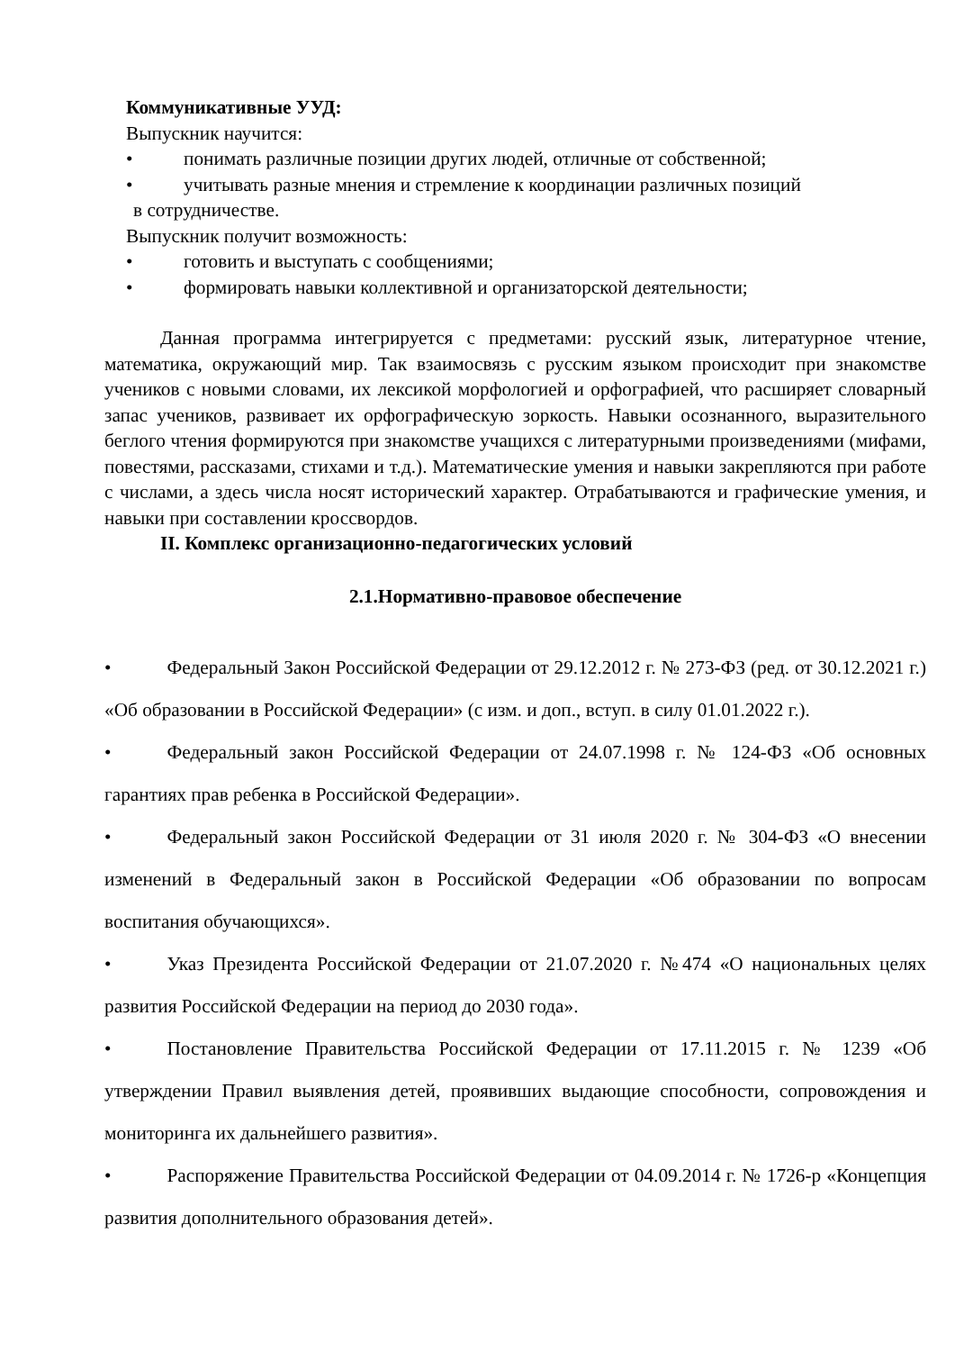Коммуникативные УУД:
Выпускник научится:
• понимать различные позиции других людей, отличные от собственной;
• учитывать разные мнения и стремление к координации различных позиций
в сотрудничестве.
Выпускник получит возможность:
• готовить и выступать с сообщениями;
• формировать навыки коллективной и организаторской деятельности;
Данная программа интегрируется с предметами: русский язык, литературное чтение, математика, окружающий мир. Так взаимосвязь с русским языком происходит при знакомстве учеников с новыми словами, их лексикой морфологией и орфографией, что расширяет словарный запас учеников, развивает их орфографическую зоркость. Навыки осознанного, выразительного беглого чтения формируются при знакомстве учащихся с литературными произведениями (мифами, повестями, рассказами, стихами и т.д.). Математические умения и навыки закрепляются при работе с числами, а здесь числа носят исторический характер. Отрабатываются и графические умения, и навыки при составлении кроссвордов.
II. Комплекс организационно-педагогических условий
2.1.Нормативно-правовое обеспечение
• Федеральный Закон Российской Федерации от 29.12.2012 г. № 273-ФЗ (ред. от 30.12.2021 г.) «Об образовании в Российской Федерации» (с изм. и доп., вступ. в силу 01.01.2022 г.).
• Федеральный закон Российской Федерации от 24.07.1998 г. № 124-ФЗ «Об основных гарантиях прав ребенка в Российской Федерации».
• Федеральный закон Российской Федерации от 31 июля 2020 г. № 304-ФЗ «О внесении изменений в Федеральный закон в Российской Федерации «Об образовании по вопросам воспитания обучающихся».
• Указ Президента Российской Федерации от 21.07.2020 г. №474 «О национальных целях развития Российской Федерации на период до 2030 года».
• Постановление Правительства Российской Федерации от 17.11.2015 г. № 1239 «Об утверждении Правил выявления детей, проявивших выдающие способности, сопровождения и мониторинга их дальнейшего развития».
• Распоряжение Правительства Российской Федерации от 04.09.2014 г. № 1726-р «Концепция развития дополнительного образования детей».